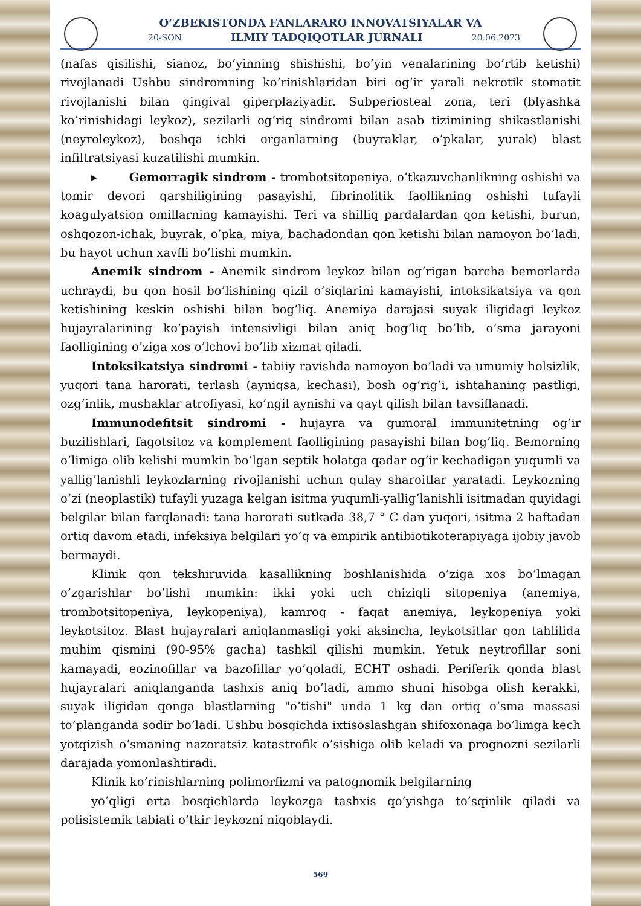O‘ZBEKISTONDA FANLARARO INNOVATSIYALAR VA
20-SON ILMIY TADQIQOTLAR JURNALI 20.06.2023
(nafas qisilishi, sianoz, bo’yinning shishishi, bo’yin venalarining bo’rtib ketishi) rivojlanadi Ushbu sindromning ko’rinishlaridan biri og’ir yarali nekrotik stomatit rivojlanishi bilan gingival giperplaziyadir. Subperiosteal zona, teri (blyashka ko’rinishidagi leykoz), sezilarli og’riq sindromi bilan asab tizimining shikastlanishi (neyroleykoz), boshqa ichki organlarning (buyraklar, o’pkalar, yurak) blast infiltratsiyasi kuzatilishi mumkin.
▸ Gemorragik sindrom - trombotsitopeniya, o’tkazuvchanlikning oshishi va tomir devori qarshiligining pasayishi, fibrinolitik faollikning oshishi tufayli koagulyatsion omillarning kamayishi. Teri va shilliq pardalardan qon ketishi, burun, oshqozon-ichak, buyrak, o’pka, miya, bachadondan qon ketishi bilan namoyon bo’ladi, bu hayot uchun xavfli bo’lishi mumkin.
Anemik sindrom - Anemik sindrom leykoz bilan og’rigan barcha bemorlarda uchraydi, bu qon hosil bo’lishining qizil o’siqlarini kamayishi, intoksikatsiya va qon ketishining keskin oshishi bilan bog’liq. Anemiya darajasi suyak iligidagi leykoz hujayralarining ko’payish intensivligi bilan aniq bog’liq bo’lib, o’sma jarayoni faolligining o’ziga xos o’lchovi bo’lib xizmat qiladi.
Intoksikatsiya sindromi - tabiiy ravishda namoyon bo’ladi va umumiy holsizlik, yuqori tana harorati, terlash (ayniqsa, kechasi), bosh og’rig’i, ishtahaning pastligi, ozg’inlik, mushaklar atrofiyasi, ko’ngil aynishi va qayt qilish bilan tavsiflanadi.
Immunodefitsit sindromi - hujayra va gumoral immunitetning og’ir buzilishlari, fagotsitoz va komplement faolligining pasayishi bilan bog’liq. Bemorning o’limiga olib kelishi mumkin bo’lgan septik holatga qadar og’ir kechadigan yuqumli va yallig’lanishli leykozlarning rivojlanishi uchun qulay sharoitlar yaratadi. Leykozning o’zi (neoplastik) tufayli yuzaga kelgan isitma yuqumli-yallig’lanishli isitmadan quyidagi belgilar bilan farqlanadi: tana harorati sutkada 38,7 ° C dan yuqori, isitma 2 haftadan ortiq davom etadi, infeksiya belgilari yo’q va empirik antibiotikoterapiyaga ijobiy javob bermaydi.
Klinik qon tekshiruvida kasallikning boshlanishida o’ziga xos bo’lmagan o’zgarishlar bo’lishi mumkin: ikki yoki uch chiziqli sitopeniya (anemiya, trombotsitopeniya, leykopeniya), kamroq - faqat anemiya, leykopeniya yoki leykotsitoz. Blast hujayralari aniqlanmasligi yoki aksincha, leykotsitlar qon tahlilida muhim qismini (90-95% gacha) tashkil qilishi mumkin. Yetuk neytrofillar soni kamayadi, eozinofillar va bazofillar yo’qoladi, ECHT oshadi. Periferik qonda blast hujayralari aniqlanganda tashxis aniq bo’ladi, ammo shuni hisobga olish kerakki, suyak iligidan qonga blastlarning "o’tishi" unda 1 kg dan ortiq o’sma massasi to’planganda sodir bo’ladi. Ushbu bosqichda ixtisoslashgan shifoxonaga bo’limga kech yotqizish o’smaning nazoratsiz katastrofik o’sishiga olib keladi va prognozni sezilarli darajada yomonlashtiradi.
Klinik ko’rinishlarning polimorfizmi va patognomik belgilarning
yo’qligi erta bosqichlarda leykozga tashxis qo’yishga to’sqinlik qiladi va polisistemik tabiati o’tkir leykozni niqoblaydi.
569